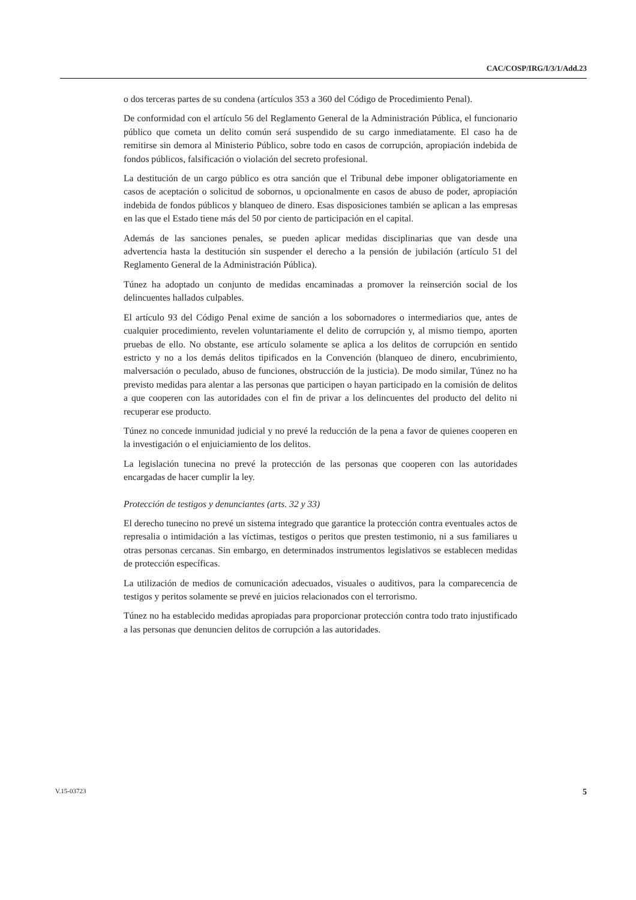CAC/COSP/IRG/I/3/1/Add.23
o dos terceras partes de su condena (artículos 353 a 360 del Código de Procedimiento Penal).
De conformidad con el artículo 56 del Reglamento General de la Administración Pública, el funcionario público que cometa un delito común será suspendido de su cargo inmediatamente. El caso ha de remitirse sin demora al Ministerio Público, sobre todo en casos de corrupción, apropiación indebida de fondos públicos, falsificación o violación del secreto profesional.
La destitución de un cargo público es otra sanción que el Tribunal debe imponer obligatoriamente en casos de aceptación o solicitud de sobornos, u opcionalmente en casos de abuso de poder, apropiación indebida de fondos públicos y blanqueo de dinero. Esas disposiciones también se aplican a las empresas en las que el Estado tiene más del 50 por ciento de participación en el capital.
Además de las sanciones penales, se pueden aplicar medidas disciplinarias que van desde una advertencia hasta la destitución sin suspender el derecho a la pensión de jubilación (artículo 51 del Reglamento General de la Administración Pública).
Túnez ha adoptado un conjunto de medidas encaminadas a promover la reinserción social de los delincuentes hallados culpables.
El artículo 93 del Código Penal exime de sanción a los sobornadores o intermediarios que, antes de cualquier procedimiento, revelen voluntariamente el delito de corrupción y, al mismo tiempo, aporten pruebas de ello. No obstante, ese artículo solamente se aplica a los delitos de corrupción en sentido estricto y no a los demás delitos tipificados en la Convención (blanqueo de dinero, encubrimiento, malversación o peculado, abuso de funciones, obstrucción de la justicia). De modo similar, Túnez no ha previsto medidas para alentar a las personas que participen o hayan participado en la comisión de delitos a que cooperen con las autoridades con el fin de privar a los delincuentes del producto del delito ni recuperar ese producto.
Túnez no concede inmunidad judicial y no prevé la reducción de la pena a favor de quienes cooperen en la investigación o el enjuiciamiento de los delitos.
La legislación tunecina no prevé la protección de las personas que cooperen con las autoridades encargadas de hacer cumplir la ley.
Protección de testigos y denunciantes (arts. 32 y 33)
El derecho tunecino no prevé un sistema integrado que garantice la protección contra eventuales actos de represalia o intimidación a las víctimas, testigos o peritos que presten testimonio, ni a sus familiares u otras personas cercanas. Sin embargo, en determinados instrumentos legislativos se establecen medidas de protección específicas.
La utilización de medios de comunicación adecuados, visuales o auditivos, para la comparecencia de testigos y peritos solamente se prevé en juicios relacionados con el terrorismo.
Túnez no ha establecido medidas apropiadas para proporcionar protección contra todo trato injustificado a las personas que denuncien delitos de corrupción a las autoridades.
V.15-03723 5